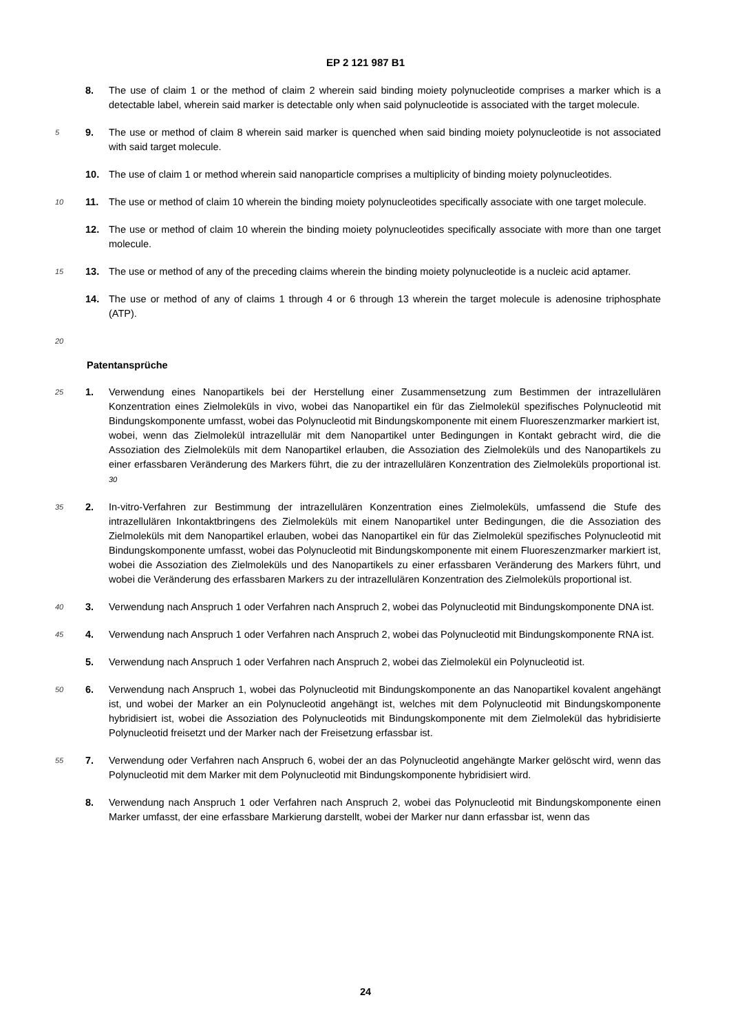EP 2 121 987 B1
8. The use of claim 1 or the method of claim 2 wherein said binding moiety polynucleotide comprises a marker which is a detectable label, wherein said marker is detectable only when said polynucleotide is associated with the target molecule.
5 9. The use or method of claim 8 wherein said marker is quenched when said binding moiety polynucleotide is not associated with said target molecule.
10. The use of claim 1 or method wherein said nanoparticle comprises a multiplicity of binding moiety polynucleotides.
10 11. The use or method of claim 10 wherein the binding moiety polynucleotides specifically associate with one target molecule.
12. The use or method of claim 10 wherein the binding moiety polynucleotides specifically associate with more than one target molecule.
15 13. The use or method of any of the preceding claims wherein the binding moiety polynucleotide is a nucleic acid aptamer.
14. The use or method of any of claims 1 through 4 or 6 through 13 wherein the target molecule is adenosine triphosphate (ATP).
20
Patentansprüche
25 1. Verwendung eines Nanopartikels bei der Herstellung einer Zusammensetzung zum Bestimmen der intrazellulären Konzentration eines Zielmoleküls in vivo, wobei das Nanopartikel ein für das Zielmolekül spezifisches Polynucleotid mit Bindungskomponente umfasst, wobei das Polynucleotid mit Bindungskomponente mit einem Fluoreszenzmarker markiert ist,
wobei, wenn das Zielmolekül intrazellulär mit dem Nanopartikel unter Bedingungen in Kontakt gebracht wird, die die Assoziation des Zielmoleküls mit dem Nanopartikel erlauben, die Assoziation des Zielmoleküls und des Nanopartikels zu einer erfassbaren Veränderung des Markers führt, die zu der intrazellulären Konzentration des Zielmoleküls proportional ist. 30
35 2. In-vitro-Verfahren zur Bestimmung der intrazellulären Konzentration eines Zielmoleküls, umfassend die Stufe des intrazellulären Inkontaktbringens des Zielmoleküls mit einem Nanopartikel unter Bedingungen, die die Assoziation des Zielmoleküls mit dem Nanopartikel erlauben, wobei das Nanopartikel ein für das Zielmolekül spezifisches Polynucleotid mit Bindungskomponente umfasst, wobei das Polynucleotid mit Bindungskomponente mit einem Fluoreszenzmarker markiert ist, wobei die Assoziation des Zielmoleküls und des Nanopartikels zu einer erfassbaren Veränderung des Markers führt, und wobei die Veränderung des erfassbaren Markers zu der intrazellulären Konzentration des Zielmoleküls proportional ist.
40 3. Verwendung nach Anspruch 1 oder Verfahren nach Anspruch 2, wobei das Polynucleotid mit Bindungskomponente DNA ist.
45 4. Verwendung nach Anspruch 1 oder Verfahren nach Anspruch 2, wobei das Polynucleotid mit Bindungskomponente RNA ist.
5. Verwendung nach Anspruch 1 oder Verfahren nach Anspruch 2, wobei das Zielmolekül ein Polynucleotid ist.
50 6. Verwendung nach Anspruch 1, wobei das Polynucleotid mit Bindungskomponente an das Nanopartikel kovalent angehängt ist, und wobei der Marker an ein Polynucleotid angehängt ist, welches mit dem Polynucleotid mit Bindungskomponente hybridisiert ist, wobei die Assoziation des Polynucleotids mit Bindungskomponente mit dem Zielmolekül das hybridisierte Polynucleotid freisetzt und der Marker nach der Freisetzung erfassbar ist.
55 7. Verwendung oder Verfahren nach Anspruch 6, wobei der an das Polynucleotid angehängte Marker gelöscht wird, wenn das Polynucleotid mit dem Marker mit dem Polynucleotid mit Bindungskomponente hybridisiert wird.
8. Verwendung nach Anspruch 1 oder Verfahren nach Anspruch 2, wobei das Polynucleotid mit Bindungskomponente einen Marker umfasst, der eine erfassbare Markierung darstellt, wobei der Marker nur dann erfassbar ist, wenn das
24